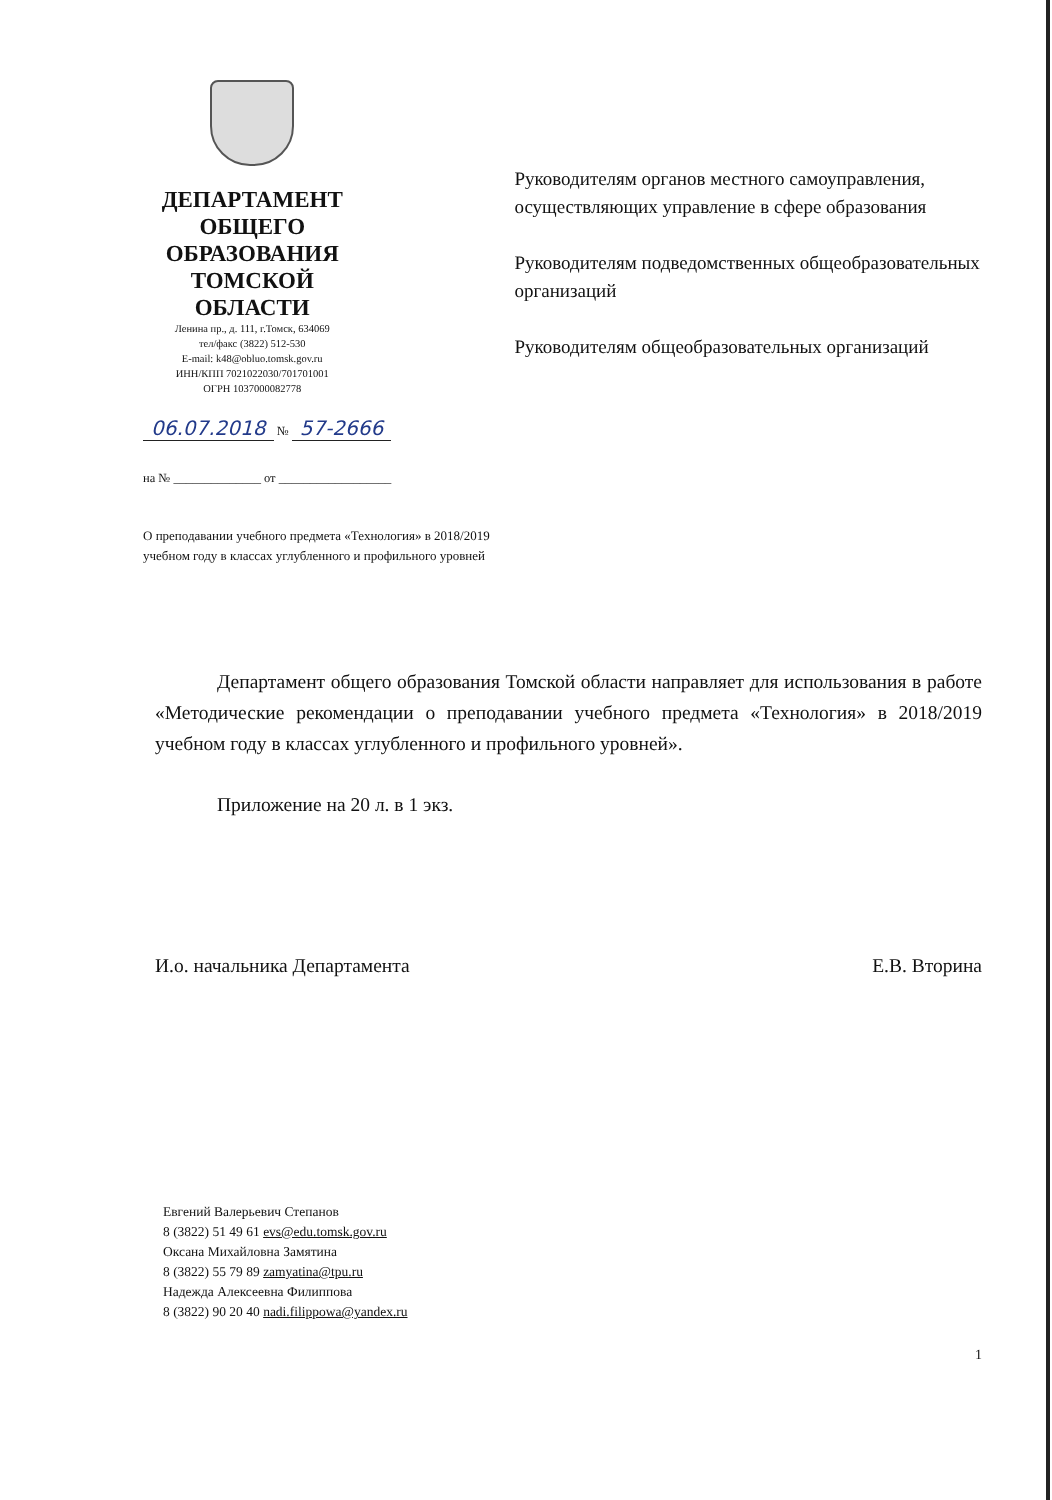ДЕПАРТАМЕНТ
ОБЩЕГО ОБРАЗОВАНИЯ
ТОМСКОЙ ОБЛАСТИ
Ленина пр., д. 111, г.Томск, 634069
тел/факс (3822) 512-530
E-mail: k48@obluo.tomsk.gov.ru
ИНН/КПП 7021022030/701701001
ОГРН 1037000082778
Руководителям органов местного самоуправления, осуществляющих управление в сфере образования
Руководителям подведомственных общеобразовательных организаций
Руководителям общеобразовательных организаций
06.07.2018 № 57-2666
на № ______________ от __________________
О преподавании учебного предмета «Технология» в 2018/2019
учебном году в классах углубленного и профильного уровней
Департамент общего образования Томской области направляет для использования в работе «Методические рекомендации о преподавании учебного предмета «Технология» в 2018/2019 учебном году в классах углубленного и профильного уровней».
Приложение на 20 л. в 1 экз.
И.о. начальника Департамента Е.В. Вторина
Евгений Валерьевич Степанов
8 (3822) 51 49 61 evs@edu.tomsk.gov.ru
Оксана Михайловна Замятина
8 (3822) 55 79 89 zamyatina@tpu.ru
Надежда Алексеевна Филиппова
8 (3822) 90 20 40 nadi.filippowa@yandex.ru
1